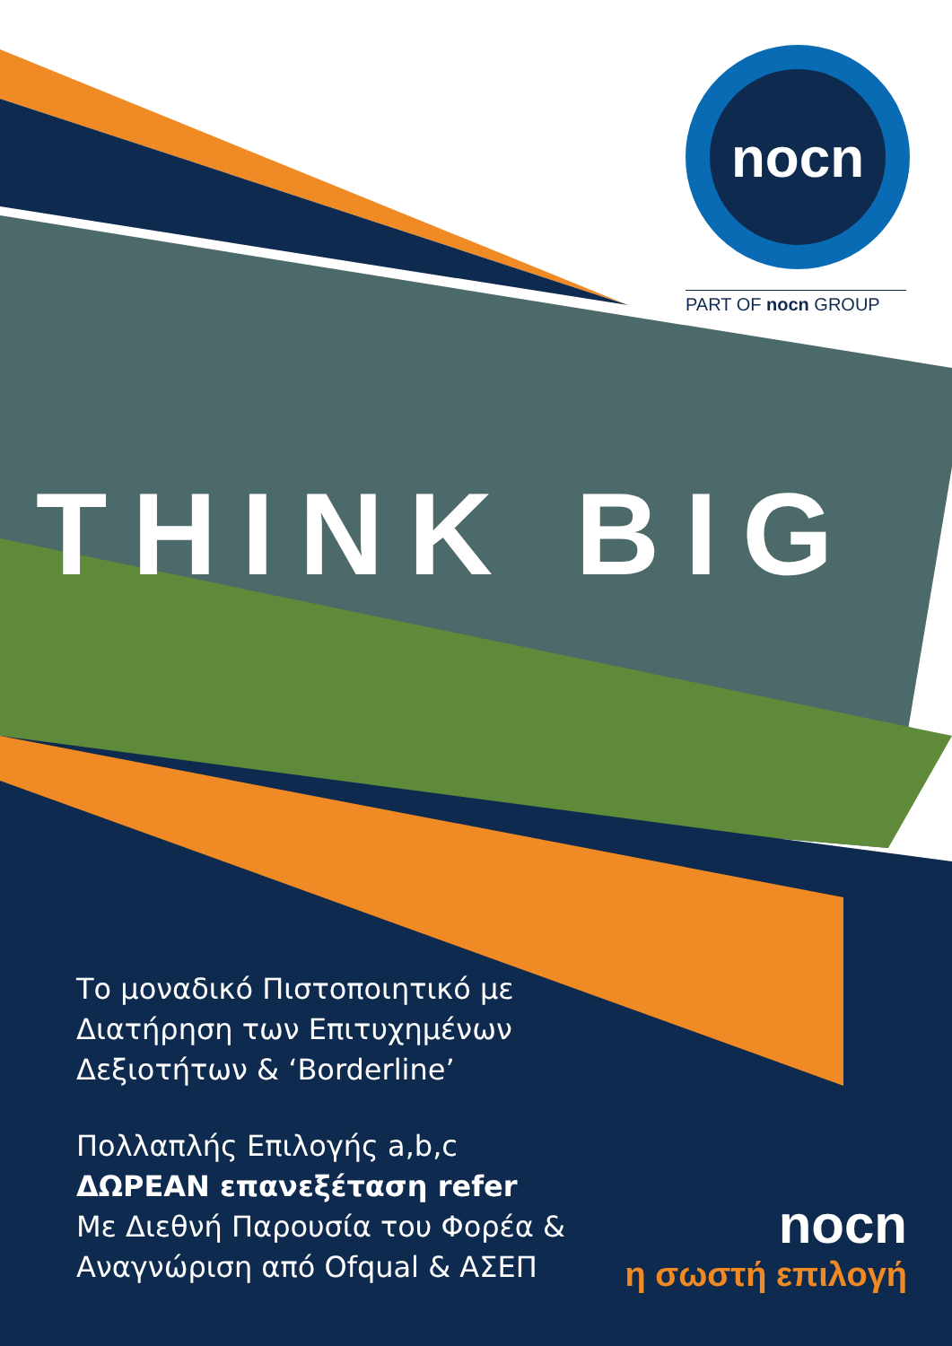nocn
PART OF nocn GROUP
THINK BIG
Το μοναδικό Πιστοποιητικό με
Διατήρηση των Επιτυχημένων
Δεξιοτήτων & ‘Borderline’
Πολλαπλής Επιλογής a,b,c
ΔΩΡΕΑΝ επανεξέταση refer
Με Διεθνή Παρουσία του Φορέα &
Αναγνώριση από Ofqual & ΑΣΕΠ
nocn
η σωστή επιλογή